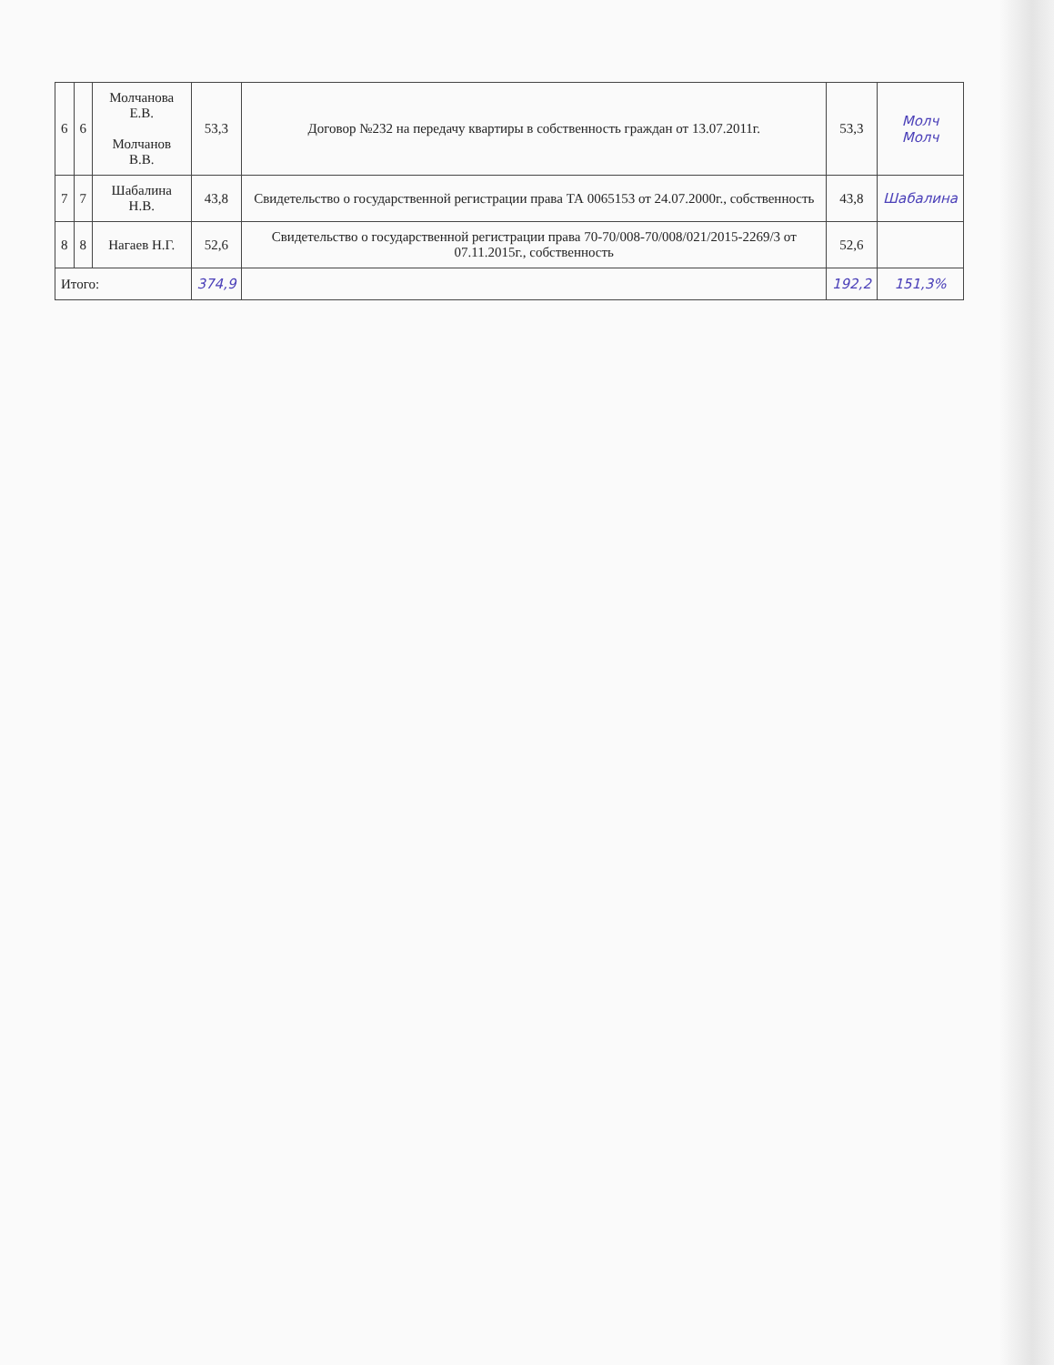| 6 | 6 | Молчанова Е.В. Молчанов В.В. | 53,3 | Договор №232 на передачу квартиры в собственность граждан от 13.07.2011г. | 53,3 | Молч Молч |
| 7 | 7 | Шабалина Н.В. | 43,8 | Свидетельство о государственной регистрации права ТА 0065153 от 24.07.2000г., собственность | 43,8 | Шабалина |
| 8 | 8 | Нагаев Н.Г. | 52,6 | Свидетельство о государственной регистрации права 70-70/008-70/008/021/2015-2269/3 от 07.11.2015г., собственность | 52,6 | |
| Итого: | | | 374,9 | | 192,2 | 151,3% |